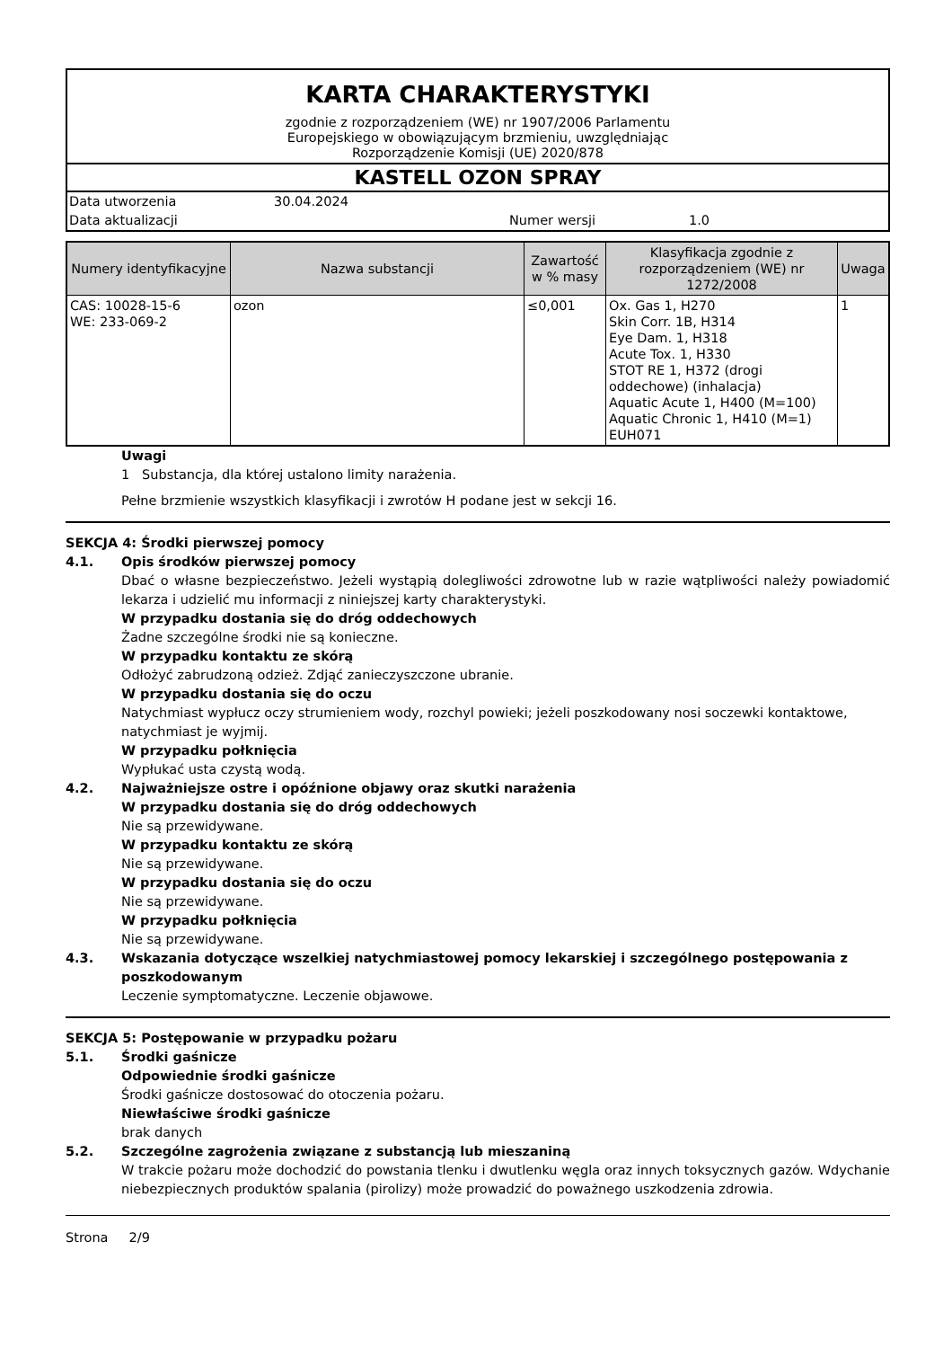KARTA CHARAKTERYSTYKI
zgodnie z rozporządzeniem (WE) nr 1907/2006 Parlamentu
Europejskiego w obowiązującym brzmieniu, uwzględniając
Rozporządzenie Komisji (UE) 2020/878
KASTELL OZON SPRAY
Data utworzenia 30.04.2024
Data aktualizacji Numer wersji 1.0
| Numery identyfikacyjne | Nazwa substancji | Zawartość w % masy | Klasyfikacja zgodnie z rozporządzeniem (WE) nr 1272/2008 | Uwaga |
| --- | --- | --- | --- | --- |
| CAS: 10028-15-6 WE: 233-069-2 | ozon | ≤0,001 | Ox. Gas 1, H270 Skin Corr. 1B, H314 Eye Dam. 1, H318 Acute Tox. 1, H330 STOT RE 1, H372 (drogi oddechowe) (inhalacja) Aquatic Acute 1, H400 (M=100) Aquatic Chronic 1, H410 (M=1) EUH071 | 1 |
Uwagi
1 Substancja, dla której ustalono limity narażenia.
Pełne brzmienie wszystkich klasyfikacji i zwrotów H podane jest w sekcji 16.
SEKCJA 4: Środki pierwszej pomocy
4.1. Opis środków pierwszej pomocy
Dbać o własne bezpieczeństwo. Jeżeli wystąpią dolegliwości zdrowotne lub w razie wątpliwości należy powiadomić lekarza i udzielić mu informacji z niniejszej karty charakterystyki.
W przypadku dostania się do dróg oddechowych
Żadne szczególne środki nie są konieczne.
W przypadku kontaktu ze skórą
Odłożyć zabrudzoną odzież. Zdjąć zanieczyszczone ubranie.
W przypadku dostania się do oczu
Natychmiast wypłucz oczy strumieniem wody, rozchyl powieki; jeżeli poszkodowany nosi soczewki kontaktowe, natychmiast je wyjmij.
W przypadku połknięcia
Wypłukać usta czystą wodą.
4.2. Najważniejsze ostre i opóźnione objawy oraz skutki narażenia
W przypadku dostania się do dróg oddechowych
Nie są przewidywane.
W przypadku kontaktu ze skórą
Nie są przewidywane.
W przypadku dostania się do oczu
Nie są przewidywane.
W przypadku połknięcia
Nie są przewidywane.
4.3. Wskazania dotyczące wszelkiej natychmiastowej pomocy lekarskiej i szczególnego postępowania z poszkodowanym
Leczenie symptomatyczne. Leczenie objawowe.
SEKCJA 5: Postępowanie w przypadku pożaru
5.1. Środki gaśnicze
Odpowiednie środki gaśnicze
Środki gaśnicze dostosować do otoczenia pożaru.
Niewłaściwe środki gaśnicze
brak danych
5.2. Szczególne zagrożenia związane z substancją lub mieszaniną
W trakcie pożaru może dochodzić do powstania tlenku i dwutlenku węgla oraz innych toksycznych gazów. Wdychanie niebezpiecznych produktów spalania (pirolizy) może prowadzić do poważnego uszkodzenia zdrowia.
Strona 2/9